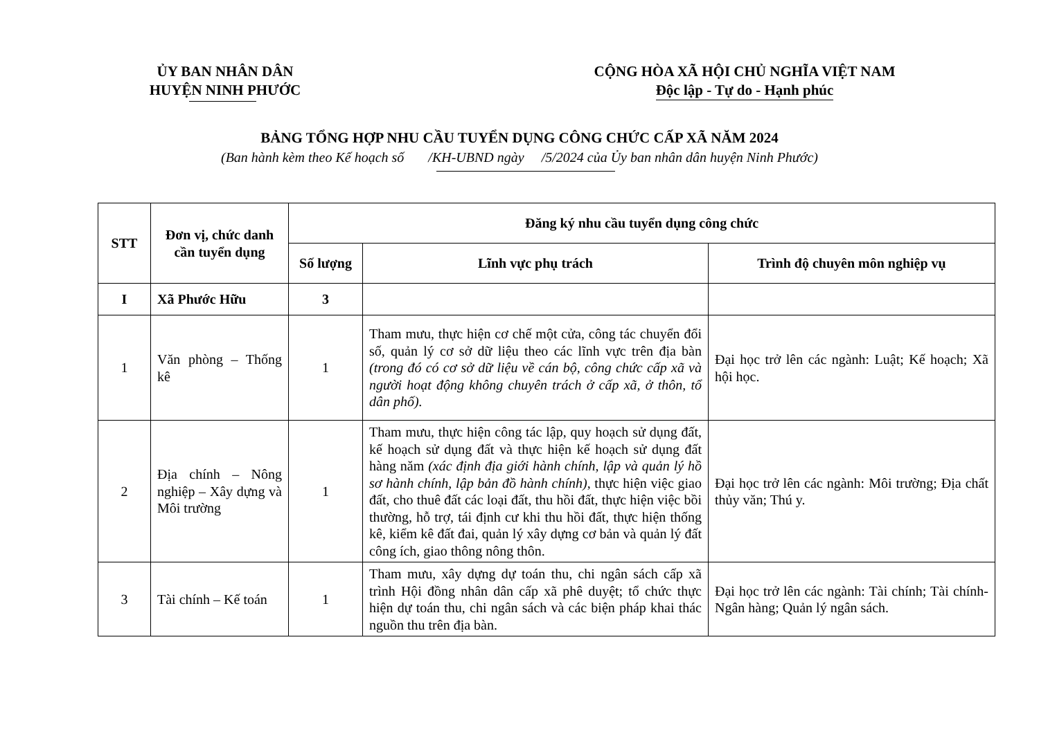ỦY BAN NHÂN DÂN
HUYỆN NINH PHƯỚC
CỘNG HÒA XÃ HỘI CHỦ NGHĨA VIỆT NAM
Độc lập - Tự do - Hạnh phúc
BẢNG TỔNG HỢP NHU CẦU TUYỂN DỤNG CÔNG CHỨC CẤP XÃ NĂM 2024
(Ban hành kèm theo Kế hoạch số /KH-UBND ngày /5/2024 của Ủy ban nhân dân huyện Ninh Phước)
| STT | Đơn vị, chức danh cần tuyển dụng | Đăng ký nhu cầu tuyển dụng công chức | | |
| --- | --- | --- | --- | --- |
| | | Số lượng | Lĩnh vực phụ trách | Trình độ chuyên môn nghiệp vụ |
| I | Xã Phước Hữu | 3 | | |
| 1 | Văn phòng – Thống kê | 1 | Tham mưu, thực hiện cơ chế một cửa, công tác chuyển đổi số, quản lý cơ sở dữ liệu theo các lĩnh vực trên địa bàn (trong đó có cơ sở dữ liệu về cán bộ, công chức cấp xã và người hoạt động không chuyên trách ở cấp xã, ở thôn, tổ dân phố). | Đại học trở lên các ngành: Luật; Kế hoạch; Xã hội học. |
| 2 | Địa chính – Nông nghiệp – Xây dựng và Môi trường | 1 | Tham mưu, thực hiện công tác lập, quy hoạch sử dụng đất, kế hoạch sử dụng đất và thực hiện kế hoạch sử dụng đất hàng năm (xác định địa giới hành chính, lập và quản lý hồ sơ hành chính, lập bản đồ hành chính) , thực hiện việc giao đất, cho thuê đất các loại đất, thu hồi đất, thực hiện việc bồi thường, hỗ trợ, tái định cư khi thu hồi đất, thực hiện thống kê, kiểm kê đất đai, quản lý xây dựng cơ bản và quản lý đất công ích, giao thông nông thôn. | Đại học trở lên các ngành: Môi trường; Địa chất thủy văn; Thú y. |
| 3 | Tài chính – Kế toán | 1 | Tham mưu, xây dựng dự toán thu, chi ngân sách cấp xã trình Hội đồng nhân dân cấp xã phê duyệt; tổ chức thực hiện dự toán thu, chi ngân sách và các biện pháp khai thác nguồn thu trên địa bàn. | Đại học trở lên các ngành: Tài chính; Tài chính-Ngân hàng; Quản lý ngân sách. |